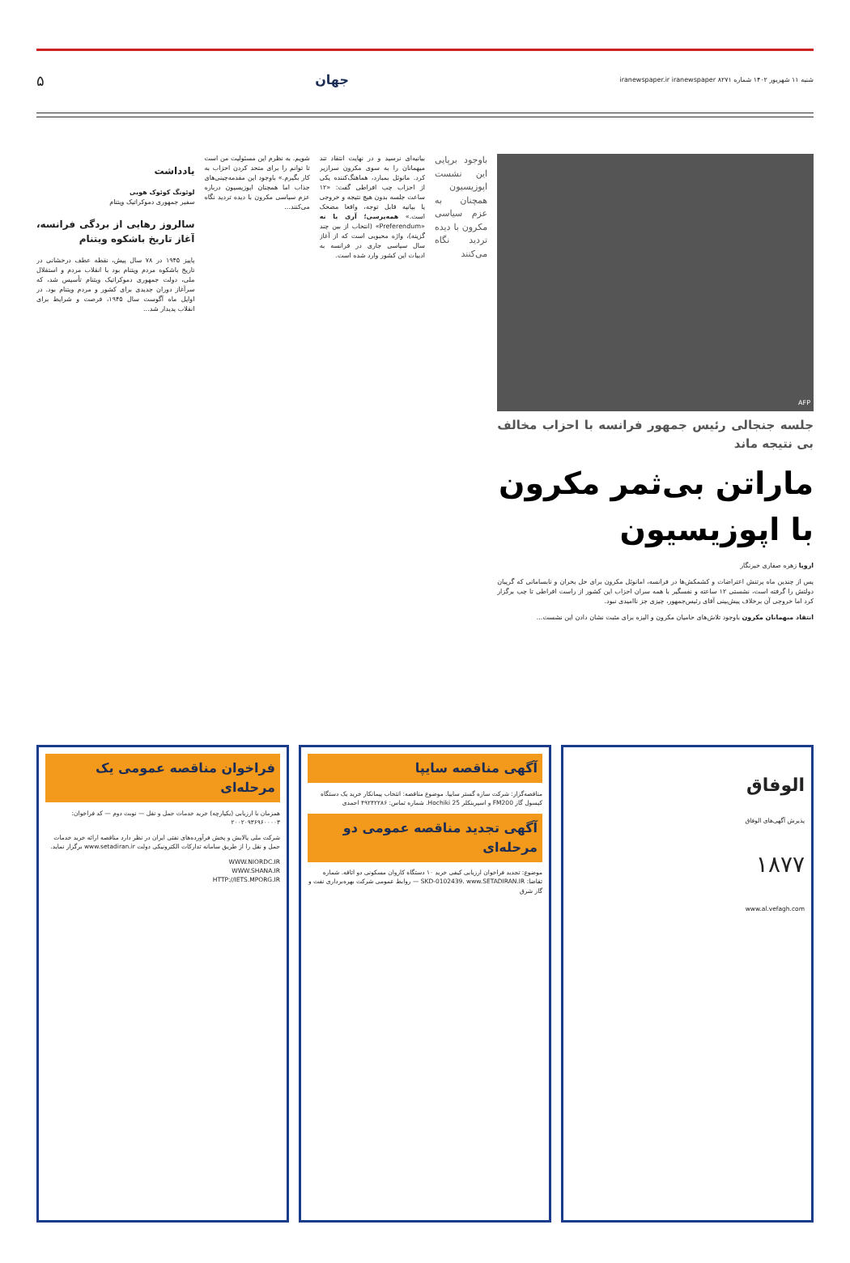شنبه ۱۱ شهریور ۱۴۰۲ شماره ۸۲۷۱ iranewspaper.ir iranewspaper
جهان ۵
AFP
جلسه جنجالی رئیس جمهور فرانسه با احزاب مخالف بی نتیجه ماند
ماراتن بی‌ثمر مکرون با اپوزیسیون
اروپا زهره صفاری خبرنگار
پس از چندین ماه پرتنش اعتراضات و کشمکش‌ها در فرانسه، امانوئل مکرون برای حل بحران و نابسامانی که گریبان دولتش را گرفته است، نشستی ۱۲ ساعته و نفسگیر با همه سران احزاب این کشور از راست افراطی تا چپ برگزار کرد اما خروجی آن برخلاف پیش‌بینی آقای رئیس‌جمهور، چیزی جز ناامیدی نبود.
انتقاد میهمانان مکرون باوجود تلاش‌های حامیان مکرون و الیزه برای مثبت نشان دادن این نشست...
باوجود برپایی این نشست اپوزیسیون همچنان به عزم سیاسی مکرون با دیده تردید نگاه می‌کنند
بیانیه‌ای نرسید و در نهایت انتقاد تند میهمانان را به سوی مکرون سرازیر کرد. مانوئل بمبارد، هماهنگ‌کننده یکی از احزاب چپ افراطی گفت: «۱۲ ساعت جلسه بدون هیچ نتیجه و خروجی یا بیانیه قابل توجه، واقعا مضحک است.» همه‌پرسی؛ آری یا نه «Preferendum» (انتخاب از بین چند گزینه)، واژه محبوبی است که از آغاز سال سیاسی جاری در فرانسه به ادبیات این کشور وارد شده است.
شویم. به نظرم این مسئولیت من است تا توانم را برای متحد کردن احزاب به کار بگیرم.» باوجود این مقدمه‌چینی‌های جذاب اما همچنان اپوزیسیون درباره عزم سیاسی مکرون با دیده تردید نگاه می‌کنند...
یادداشت
لوئونگ کوئوک هویی
سفیر جمهوری دموکراتیک ویتنام
سالروز رهایی از بردگی فرانسه، آغاز تاریخ باشکوه ویتنام
پاییز ۱۹۴۵ در ۷۸ سال پیش، نقطه عطف درخشانی در تاریخ باشکوه مردم ویتنام بود با انقلاب مردم و استقلال ملی، دولت جمهوری دموکراتیک ویتنام تأسیس شد، که سرآغاز دوران جدیدی برای کشور و مردم ویتنام بود. در اوایل ماه آگوست سال ۱۹۴۵، فرصت و شرایط برای انقلاب پدیدار شد...
الوفاق
پذیرش آگهی‌های الوفاق
۱۸۷۷
www.al.vefagh.com
آگهی مناقصه سایپا
مناقصه‌گزار: شرکت سازه گستر سایپا. موضوع مناقصه: انتخاب پیمانکار خرید یک دستگاه کپسول گاز FM200 و اسپرینکلر Hochiki 25. شماره تماس: ۴۹۲۴۲۲۸۶ احمدی
آگهی تجدید مناقصه عمومی دو مرحله‌ای
موضوع: تجدید فراخوان ارزیابی کیفی خرید ۱۰ دستگاه کاروان مسکونی دو اتاقه. شماره تقاضا: SKD-0102439. www.SETADIRAN.IR — روابط عمومی شرکت بهره‌برداری نفت و گاز شرق
فراخوان مناقصه عمومی یک مرحله‌ای
همزمان با ارزیابی (یکپارچه) خرید خدمات حمل و نقل — نوبت دوم — کد فراخوان: ۲۰۰۲۰۹۳۶۹۶۰۰۰۰۳
شرکت ملی پالایش و پخش فرآورده‌های نفتی ایران در نظر دارد مناقصه ارائه خرید خدمات حمل و نقل را از طریق سامانه تدارکات الکترونیکی دولت www.setadiran.ir برگزار نماید.
WWW.NIORDC.IR
WWW.SHANA.IR
HTTP://IETS.MPORG.IR